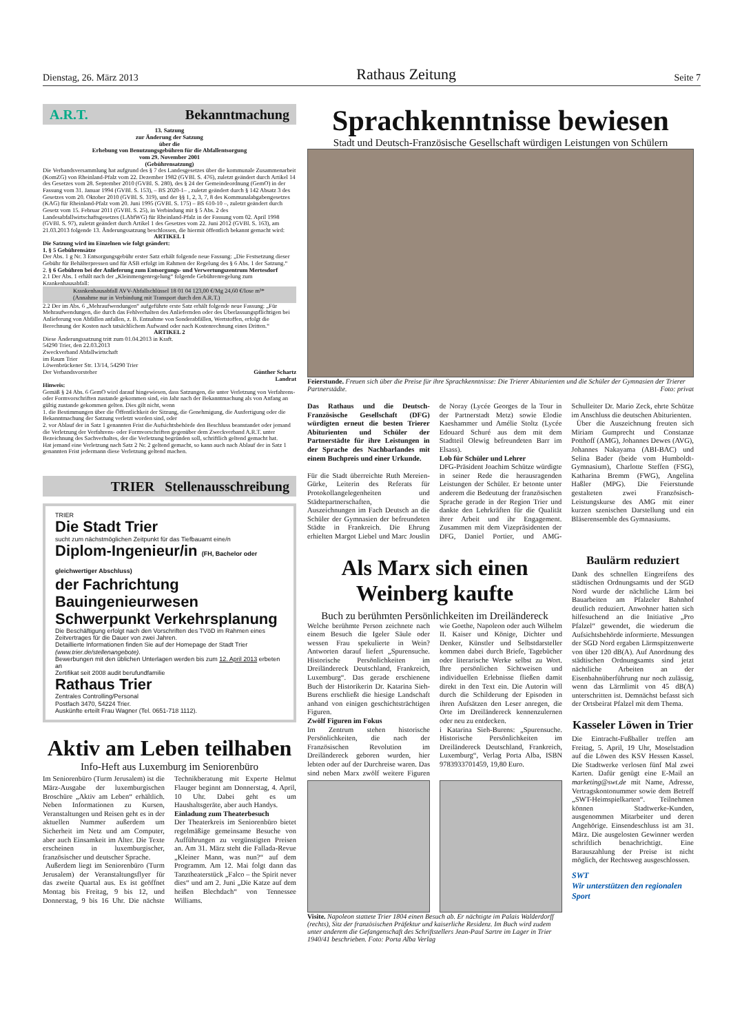Dienstag, 26. März 2013 Rathaus Zeitung Seite 7
A.R.T. Bekanntmachung
13. Satzung
zur Änderung der Satzung
über die
Erhebung von Benutzungsgebühren für die Abfallentsorgung
vom 29. November 2001
(Gebührensatzung)
Die Verbandsversammlung hat aufgrund des § 7 des Landesgesetzes über die kommunale Zusammenarbeit (KomZG) von Rheinland-Pfalz vom 22. Dezember 1982 (GVBl. S. 476), zuletzt geändert durch Artikel 14 des Gesetzes vom 28. September 2010 (GVBl. S. 280), des § 24 der Gemeindeordnung (GemO) in der Fassung vom 31. Januar 1994 (GVBl. S. 153), – BS 2020-1– , zuletzt geändert durch § 142 Absatz 3 des Gesetzes vom 20. Oktober 2010 (GVBl. S. 319), und der §§ 1, 2, 3, 7, 8 des Kommunalabgabengesetzes (KAG) für Rheinland-Pfalz vom 20. Juni 1995 (GVBl. S. 175) – BS 610-10 –, zuletzt geändert durch Gesetz vom 15. Februar 2011 (GVBl. S. 25), in Verbindung mit § 5 Abs. 2 des Landesabfallwirtschaftsgesetzes (LAbfWG) für Rheinland-Pfalz in der Fassung vom 02. April 1998 (GVBl. S. 97), zuletzt geändert durch Artikel 1 des Gesetzes vom 22. Juni 2012 (GVBl. S. 163), am 21.03.2013 folgende 13. Änderungssatzung beschlossen, die hiermit öffentlich bekannt gemacht wird:
ARTIKEL 1
Die Satzung wird im Einzelnen wie folgt geändert:
1. § 5 Gebührensätze
Der Abs. 1 g Nr. 3 Entsorgungsgebühr erster Satz erhält folgende neue Fassung: „Die Festsetzung dieser Gebühr für Behälterpressen und für ASB erfolgt im Rahmen der Regelung des § 6 Abs. 1 der Satzung.“
2. § 6 Gebühren bei der Anlieferung zum Entsorgungs- und Verwertungszentrum Mertesdorf
2.1 Der Abs. 1 erhält nach der „Kleinmengenregelung“ folgende Gebührenregelung zum Krankenhausabfall:
Krankenhausabfall AVV-Abfallschlüssel 18 01 04 123,00 €/Mg 24,60 €/lose m³*
(Annahme nur in Verbindung mit Transport durch den A.R.T.)
2.2 Der im Abs. 6 „Mehraufwendungen“ aufgeführte erste Satz erhält folgende neue Fassung: „Für Mehraufwendungen, die durch das Fehlverhalten des Anliefernden oder des Überlassungspflichtigen bei Anlieferung von Abfällen anfallen, z. B. Entnahme von Sonderabfällen, Wertstoffen, erfolgt die Berechnung der Kosten nach tatsächlichem Aufwand oder nach Kostenrechnung eines Dritten.“
ARTIKEL 2
Diese Änderungssatzung tritt zum 01.04.2013 in Kraft.
54290 Trier, den 22.03.2013
Zweckverband Abfallwirtschaft
im Raum Trier
Löwenbrückener Str. 13/14, 54290 Trier
Der Verbandsvorsteher Günther Schartz
Landrat
Hinweis:
Gemäß § 24 Abs. 6 GemO wird darauf hingewiesen, dass Satzungen, die unter Verletzung von Verfahrens- oder Formvorschriften zustande gekommen sind, ein Jahr nach der Bekanntmachung als von Anfang an gültig zustande gekommen gelten. Dies gilt nicht, wenn
1. die Bestimmungen über die Öffentlichkeit der Sitzung, die Genehmigung, die Ausfertigung oder die Bekanntmachung der Satzung verletzt worden sind, oder
2. vor Ablauf der in Satz 1 genannten Frist die Aufsichtsbehörde den Beschluss beanstandet oder jemand die Verletzung der Verfahrens- oder Formvorschriften gegenüber dem Zweckverband A.R.T. unter Bezeichnung des Sachverhaltes, der die Verletzung begründen soll, schriftlich geltend gemacht hat.
Hat jemand eine Verletzung nach Satz 2 Nr. 2 geltend gemacht, so kann auch nach Ablauf der in Satz 1 genannten Frist jedermann diese Verletzung geltend machen.
TRIER Stellenausschreibung
TRIER
Die Stadt Trier
sucht zum nächstmöglichen Zeitpunkt für das Tiefbauamt eine/n
Diplom-Ingenieur/in (FH, Bachelor oder gleichwertiger Abschluss)
der Fachrichtung Bauingenieurwesen
Schwerpunkt Verkehrsplanung
Die Beschäftigung erfolgt nach den Vorschriften des TVöD im Rahmen eines Zeitvertrages für die Dauer von zwei Jahren.
Detaillierte Informationen finden Sie auf der Homepage der Stadt Trier (www.trier.de/stellenangebote).
Bewerbungen mit den üblichen Unterlagen werden bis zum 12. April 2013 erbeten an
Zertifikat seit 2008 audit berufundfamilie
Rathaus Trier
Zentrales Controlling/Personal
Postfach 3470, 54224 Trier.
Auskünfte erteilt Frau Wagner (Tel. 0651-718 1112).
Aktiv am Leben teilhaben
Info-Heft aus Luxemburg im Seniorenbüro
Im Seniorenbüro (Turm Jerusalem) ist die März-Ausgabe der luxemburgischen Broschüre „Aktiv am Leben“ erhältlich. Neben Informationen zu Kursen, Veranstaltungen und Reisen geht es in der aktuellen Nummer außerdem um Sicherheit im Netz und am Computer, aber auch Einsamkeit im Alter. Die Texte erscheinen in luxemburgischer, französischer und deutscher Sprache.
Außerdem liegt im Seniorenbüro (Turm Jerusalem) der Veranstaltungsflyer für das zweite Quartal aus. Es ist geöffnet Montag bis Freitag, 9 bis 12, und Donnerstag, 9 bis 16 Uhr. Die nächste Technikberatung mit Experte Helmut Flauger beginnt am Donnerstag, 4. April, 10 Uhr. Dabei geht es um Haushaltsgeräte, aber auch Handys.
Einladung zum Theaterbesuch
Der Theaterkreis im Seniorenbüro bietet regelmäßige gemeinsame Besuche von Aufführungen zu vergünstigten Preisen an. Am 31. März steht die Fallada-Revue „Kleiner Mann, was nun?“ auf dem Programm. Am 12. Mai folgt dann das Tanztheaterstück „Falco – the Spirit never dies“ und am 2. Juni „Die Katze auf dem heißen Blechdach“ von Tennessee Williams.
Sprachkenntnisse bewiesen
Stadt und Deutsch-Französische Gesellschaft würdigen Leistungen von Schülern
Feierstunde. Freuen sich über die Preise für ihre Sprachkenntnisse: Die Trierer Abiturienten und die Schüler der Gymnasien der Trierer Partnerstädte. Foto: privat
Das Rathaus und die Deutsch-Französische Gesellschaft (DFG) würdigten erneut die besten Trierer Abiturienten und Schüler der Partnerstädte für ihre Leistungen in der Sprache des Nachbarlandes mit einem Buchpreis und einer Urkunde.
Für die Stadt überreichte Ruth Mereien-Gürke, Leiterin des Referats für Protokollangelegenheiten und Städtepartnerschaften, die Auszeichnungen im Fach Deutsch an die Schüler der Gymnasien der befreundeten Städte in Frankreich. Die Ehrung erhielten Margot Liebel und Marc Jouslin de Noray (Lycée Georges de la Tour in der Partnerstadt Metz) sowie Elodie Kaeshammer und Amélie Stoltz (Lycée Edouard Schuré aus dem mit dem Stadtteil Olewig befreundeten Barr im Elsass).
Lob für Schüler und Lehrer
DFG-Präsident Joachim Schütze würdigte in seiner Rede die herausragenden Leistungen der Schüler. Er betonte unter anderem die Bedeutung der französischen Sprache gerade in der Region Trier und dankte den Lehrkräften für die Qualität ihrer Arbeit und ihr Engagement. Zusammen mit dem Vizepräsidenten der DFG, Daniel Portier, und AMG-Schulleiter Dr. Mario Zeck, ehrte Schütze im Anschluss die deutschen Abiturienten.
Über die Auszeichnung freuten sich Miriam Gumprecht und Constanze Potthoff (AMG), Johannes Dewes (AVG), Johannes Nakayama (ABI-BAC) und Selina Bader (beide vom Humboldt-Gymnasium), Charlotte Steffen (FSG), Katharina Bremm (FWG), Angelina Haßler (MPG). Die Feierstunde gestalteten zwei Französisch-Leistungskurse des AMG mit einer kurzen szenischen Darstellung und ein Bläserensemble des Gymnasiums.
Als Marx sich einen Weinberg kaufte
Buch zu berühmten Persönlichkeiten im Dreiländereck
Welche berühmte Person zeichnete nach einem Besuch die Igeler Säule oder wessen Frau spekulierte in Wein? Antworten darauf liefert „Spurensuche. Historische Persönlichkeiten im Dreiländereck Deutschland, Frankreich, Luxemburg“. Das gerade erschienene Buch der Historikerin Dr. Katarina Sieh-Burens erschließt die hiesige Landschaft anhand von einigen geschichtsträchtigen Figuren.
Zwölf Figuren im Fokus
Im Zentrum stehen historische Persönlichkeiten, die nach der Französischen Revolution im Dreiländereck geboren wurden, hier lebten oder auf der Durchreise waren. Das sind neben Marx zwölf weitere Figuren wie Goethe, Napoleon oder auch Wilhelm II. Kaiser und Könige, Dichter und Denker, Künstler und Selbstdarsteller kommen dabei durch Briefe, Tagebücher oder literarische Werke selbst zu Wort. Ihre persönlichen Sichtweisen und individuellen Erlebnisse fließen damit direkt in den Text ein. Die Autorin will durch die Schilderung der Episoden in ihren Aufsätzen den Leser anregen, die Orte im Dreiländereck kennenzulernen oder neu zu entdecken.
i Katarina Sieh-Burens: „Spurensuche. Historische Persönlichkeiten im Dreiländereck Deutschland, Frankreich, Luxemburg“, Verlag Porta Alba, ISBN 9783933701459, 19,80 Euro.
Visite. Napoleon stattete Trier 1804 einen Besuch ab. Er nächtigte im Palais Walderdorff (rechts), Sitz der französischen Präfektur und kaiserliche Residenz. Im Buch wird zudem unter anderem die Gefangenschaft des Schriftstellers Jean-Paul Sartre im Lager in Trier 1940/41 beschrieben. Foto: Porta Alba Verlag
Baulärm reduziert
Dank des schnellen Eingreifens des städtischen Ordnungsamts und der SGD Nord wurde der nächtliche Lärm bei Bauarbeiten am Pfalzeler Bahnhof deutlich reduziert. Anwohner hatten sich hilfesuchend an die Initiative „Pro Pfalzel“ gewendet, die wiederum die Aufsichtsbehörde informierte. Messungen der SGD Nord ergaben Lärmspitzenwerte von über 120 dB(A). Auf Anordnung des städtischen Ordnungsamts sind jetzt nächtliche Arbeiten an der Eisenbahnüberführung nur noch zulässig, wenn das Lärmlimit von 45 dB(A) unterschritten ist. Demnächst befasst sich der Ortsbeirat Pfalzel mit dem Thema.
Kasseler Löwen in Trier
Die Eintracht-Fußballer treffen am Freitag, 5. April, 19 Uhr, Moselstadion auf die Löwen des KSV Hessen Kassel. Die Stadtwerke verlosen fünf Mal zwei Karten. Dafür genügt eine E-Mail an marketing@swt.de mit Name, Adresse, Vertragskontonummer sowie dem Betreff „SWT-Heimspielkarten“. Teilnehmen können Stadtwerke-Kunden, ausgenommen Mitarbeiter und deren Angehörige. Einsendeschluss ist am 31. März. Die ausgelosten Gewinner werden schriftlich benachrichtigt. Eine Barauszahlung der Preise ist nicht möglich, der Rechtsweg ausgeschlossen.
SWT
Wir unterstützen den regionalen Sport